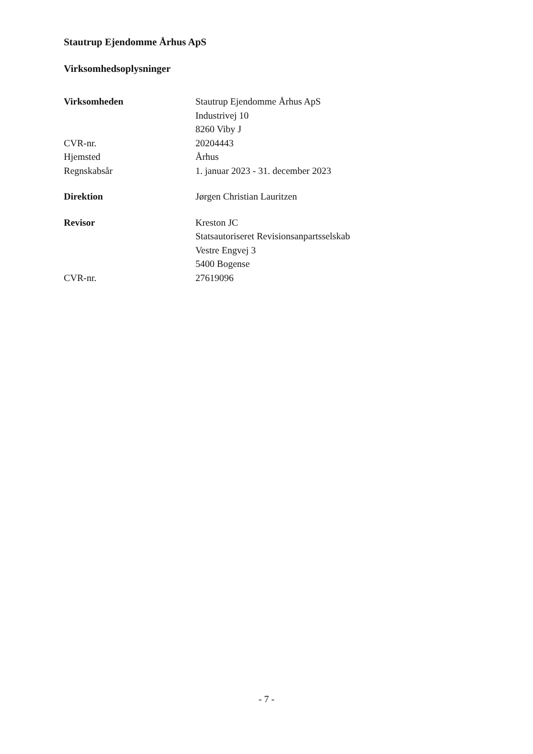Stautrup Ejendomme Århus ApS
Virksomhedsoplysninger
| Virksomheden | Stautrup Ejendomme Århus ApS Industrivej 10 8260 Viby J |
| CVR-nr. | 20204443 |
| Hjemsted | Århus |
| Regnskabsår | 1. januar 2023 - 31. december 2023 |
| Direktion | Jørgen Christian Lauritzen |
| Revisor | Kreston JC Statsautoriseret Revisionsanpartsselskab Vestre Engvej 3 5400 Bogense |
| CVR-nr. | 27619096 |
- 7 -